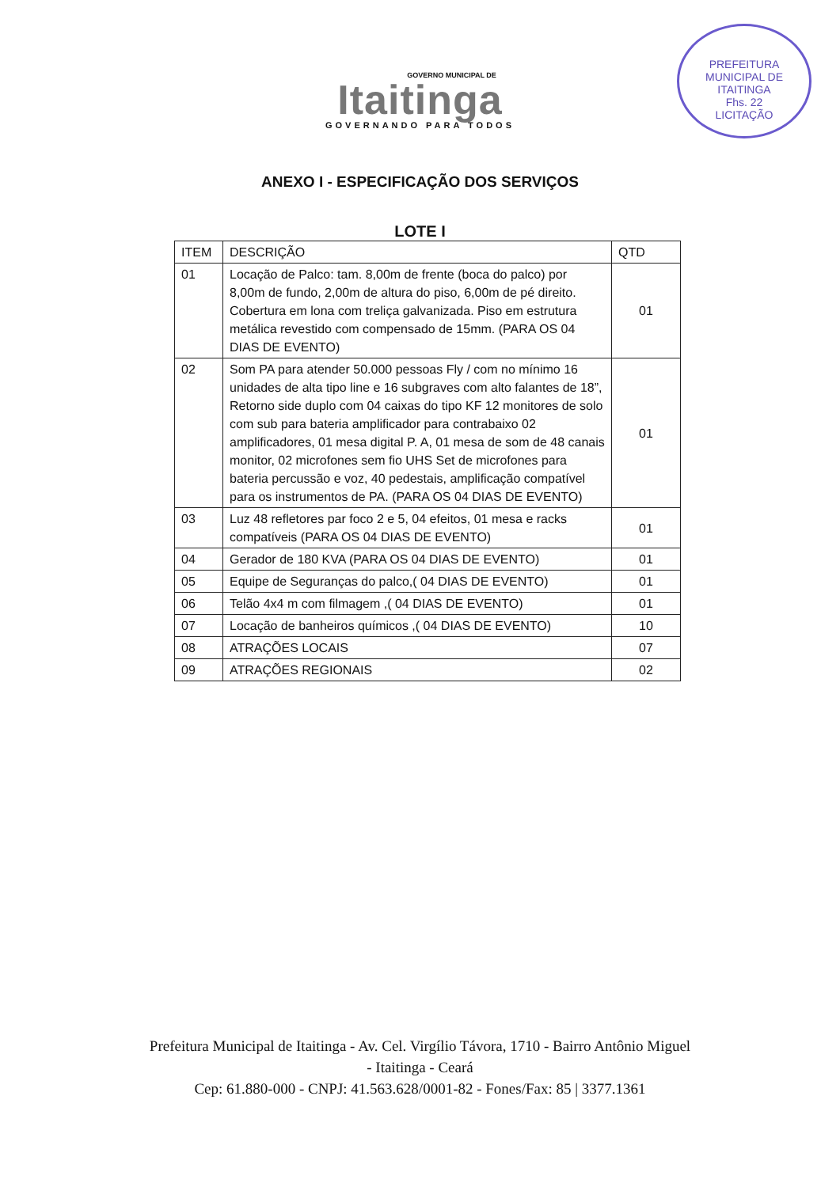PREFEITURA MUNICIPAL DE ITAITINGA
Fhs. 22
LICITAÇÃO
GOVERNO MUNICIPAL DE
Itaitinga
GOVERNANDO PARA TODOS
ANEXO I - ESPECIFICAÇÃO DOS SERVIÇOS
LOTE I
| ITEM | DESCRIÇÃO | QTD |
| --- | --- | --- |
| 01 | Locação de Palco: tam. 8,00m de frente (boca do palco) por 8,00m de fundo, 2,00m de altura do piso, 6,00m de pé direito. Cobertura em lona com treliça galvanizada. Piso em estrutura metálica revestido com compensado de 15mm. (PARA OS 04 DIAS DE EVENTO) | 01 |
| 02 | Som PA para atender 50.000 pessoas Fly / com no mínimo 16 unidades de alta tipo line e 16 subgraves com alto falantes de 18”, Retorno side duplo com 04 caixas do tipo KF 12 monitores de solo com sub para bateria amplificador para contrabaixo 02 amplificadores, 01 mesa digital P. A, 01 mesa de som de 48 canais monitor, 02 microfones sem fio UHS Set de microfones para bateria percussão e voz, 40 pedestais, amplificação compatível para os instrumentos de PA. (PARA OS 04 DIAS DE EVENTO) | 01 |
| 03 | Luz 48 refletores par foco 2 e 5, 04 efeitos, 01 mesa e racks compatíveis (PARA OS 04 DIAS DE EVENTO) | 01 |
| 04 | Gerador de 180 KVA (PARA OS 04 DIAS DE EVENTO) | 01 |
| 05 | Equipe de Seguranças do palco,( 04 DIAS DE EVENTO) | 01 |
| 06 | Telão 4x4 m com filmagem ,( 04 DIAS DE EVENTO) | 01 |
| 07 | Locação de banheiros químicos ,( 04 DIAS DE EVENTO) | 10 |
| 08 | ATRAÇÕES LOCAIS | 07 |
| 09 | ATRAÇÕES REGIONAIS | 02 |
Prefeitura Municipal de Itaitinga - Av. Cel. Virgílio Távora, 1710 - Bairro Antônio Miguel
- Itaitinga - Ceará
Cep: 61.880-000 - CNPJ: 41.563.628/0001-82 - Fones/Fax: 85 | 3377.1361